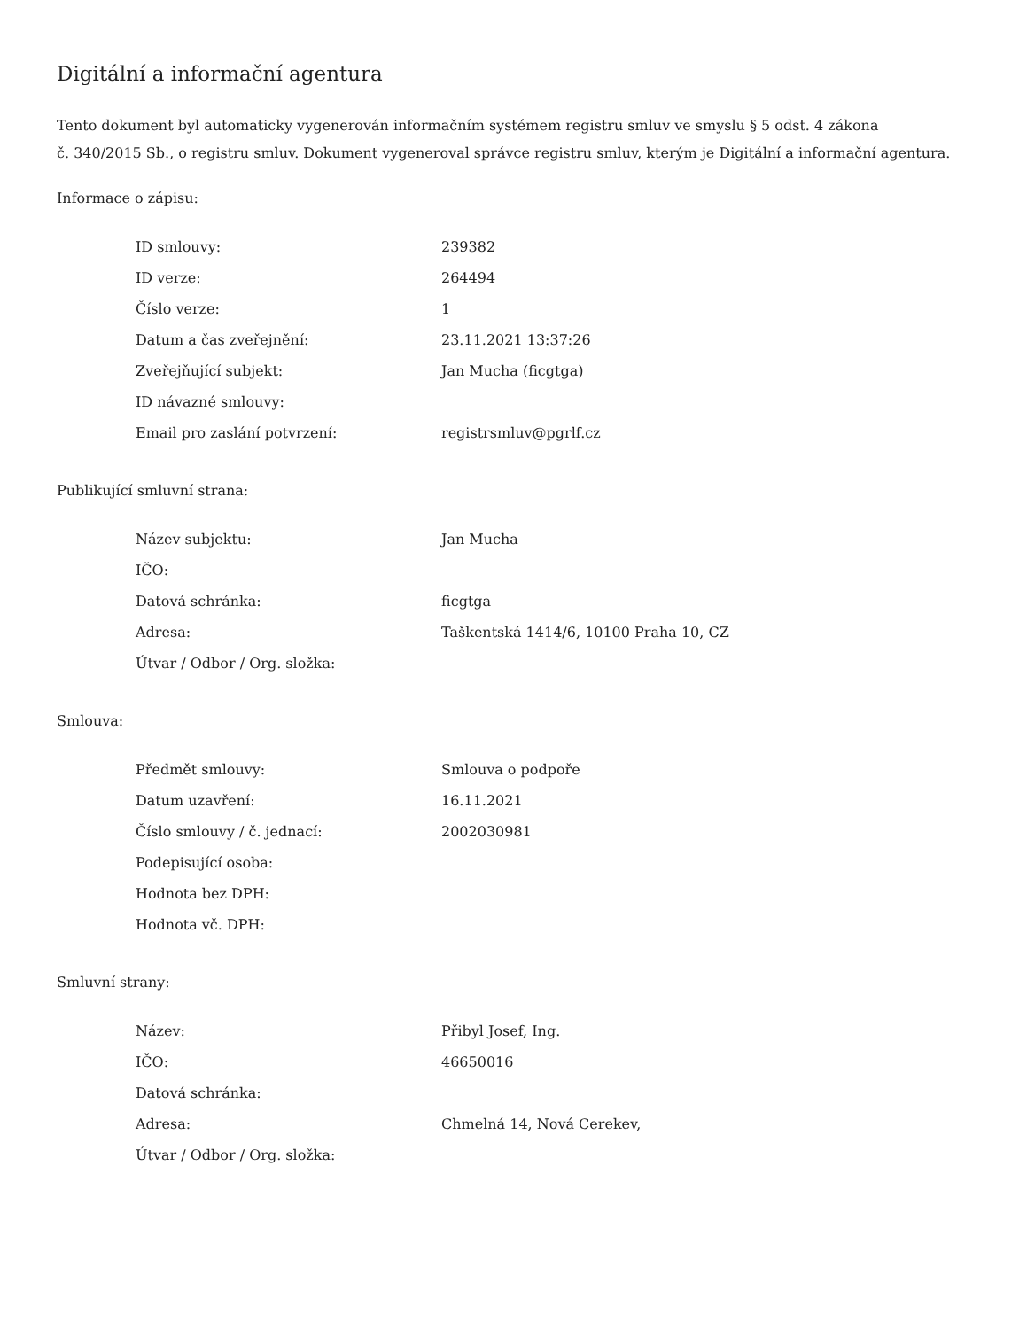Digitální a informační agentura
Tento dokument byl automaticky vygenerován informačním systémem registru smluv ve smyslu § 5 odst. 4 zákona
č. 340/2015 Sb., o registru smluv. Dokument vygeneroval správce registru smluv, kterým je Digitální a informační agentura.
Informace o zápisu:
| ID smlouvy: | 239382 |
| ID verze: | 264494 |
| Číslo verze: | 1 |
| Datum a čas zveřejnění: | 23.11.2021 13:37:26 |
| Zveřejňující subjekt: | Jan Mucha (ficgtga) |
| ID návazné smlouvy: | |
| Email pro zaslání potvrzení: | registrsmluv@pgrlf.cz |
Publikující smluvní strana:
| Název subjektu: | Jan Mucha |
| IČO: | |
| Datová schránka: | ficgtga |
| Adresa: | Taškentská 1414/6, 10100 Praha 10, CZ |
| Útvar / Odbor / Org. složka: | |
Smlouva:
| Předmět smlouvy: | Smlouva o podpoře |
| Datum uzavření: | 16.11.2021 |
| Číslo smlouvy / č. jednací: | 2002030981 |
| Podepisující osoba: | |
| Hodnota bez DPH: | |
| Hodnota vč. DPH: | |
Smluvní strany:
| Název: | Přibyl Josef, Ing. |
| IČO: | 46650016 |
| Datová schránka: | |
| Adresa: | Chmelná 14, Nová Cerekev, |
| Útvar / Odbor / Org. složka: | |